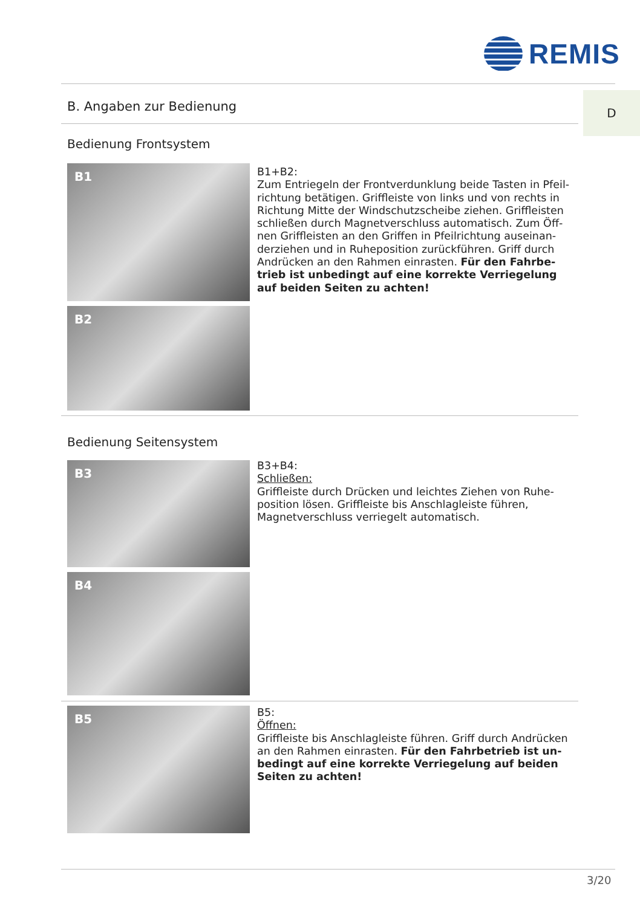REMIS
B. Angaben zur Bedienung
D
Bedienung Frontsystem
B1
B2
B1+B2:
Zum Entriegeln der Frontverdunklung beide Tasten in Pfeil-richtung betätigen. Griffleiste von links und von rechts in Richtung Mitte der Windschutzscheibe ziehen. Griffleisten schließen durch Magnetverschluss automatisch. Zum Öff-nen Griffleisten an den Griffen in Pfeilrichtung auseinan-derziehen und in Ruheposition zurückführen. Griff durch Andrücken an den Rahmen einrasten. Für den Fahrbe-trieb ist unbedingt auf eine korrekte Verriegelung auf beiden Seiten zu achten!
Bedienung Seitensystem
B3
B4
B3+B4:
Schließen:
Griffleiste durch Drücken und leichtes Ziehen von Ruhe-position lösen. Griffleiste bis Anschlagleiste führen, Magnetverschluss verriegelt automatisch.
B5
B5:
Öffnen:
Griffleiste bis Anschlagleiste führen. Griff durch Andrücken an den Rahmen einrasten. Für den Fahrbetrieb ist un-bedingt auf eine korrekte Verriegelung auf beiden Seiten zu achten!
3/20